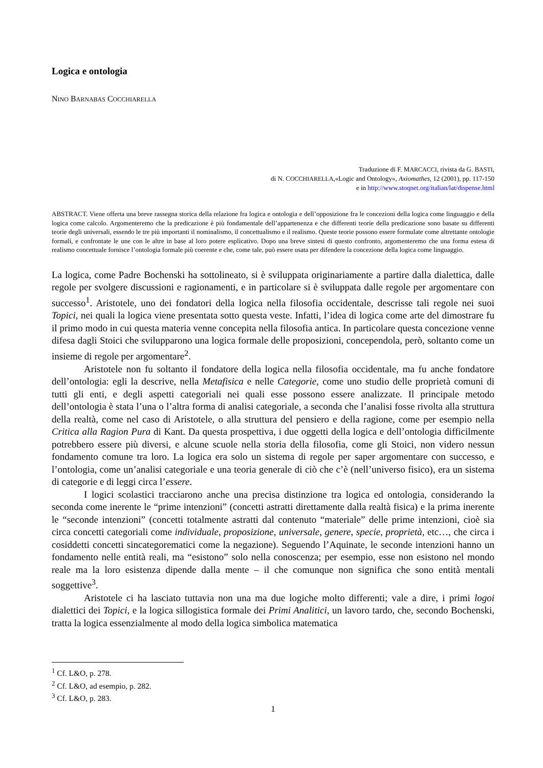Logica e ontologia
NINO BARNABAS COCCHIARELLA
Traduzione di F. MARCACCI, rivista da G. BASTI,
di N. COCCHIARELLA,«Logic and Ontology», Axiomathes, 12 (2001), pp. 117-150
e in http://www.stoqnet.org/italian/lat/dispense.html
ABSTRACT. Viene offerta una breve rassegna storica della relazione fra logica e ontologia e dell’opposizione fra le concezioni della logica come linguaggio e della logica come calcolo. Argomenteremo che la predicazione è più fondamentale dell’appartenenza e che differenti teorie della predicazione sono basate su differenti teorie degli universali, essendo le tre più importanti il nominalismo, il concettualismo e il realismo. Queste teorie possono essere formulate come altrettante ontologie formali, e confrontate le une con le altre in base al loro potere esplicativo. Dopo una breve sintesi di questo confronto, argomenteremo che una forma estesa di realismo concettuale fornisce l’ontologia formale più coerente e che, come tale, può essere usata per difendere la concezione della logica come linguaggio.
La logica, come Padre Bochenski ha sottolineato, si è sviluppata originariamente a partire dalla dialettica, dalle regole per svolgere discussioni e ragionamenti, e in particolare si è sviluppata dalle regole per argomentare con successo<sup>1</sup>. Aristotele, uno dei fondatori della logica nella filosofia occidentale, descrisse tali regole nei suoi Topici, nei quali la logica viene presentata sotto questa veste. Infatti, l’idea di logica come arte del dimostrare fu il primo modo in cui questa materia venne concepita nella filosofia antica. In particolare questa concezione venne difesa dagli Stoici che svilupparono una logica formale delle proposizioni, concependola, però, soltanto come un insieme di regole per argomentare<sup>2</sup>.
Aristotele non fu soltanto il fondatore della logica nella filosofia occidentale, ma fu anche fondatore dell’ontologia: egli la descrive, nella Metafisica e nelle Categorie, come uno studio delle proprietà comuni di tutti gli enti, e degli aspetti categoriali nei quali esse possono essere analizzate. Il principale metodo dell’ontologia è stata l’una o l’altra forma di analisi categoriale, a seconda che l’analisi fosse rivolta alla struttura della realtà, come nel caso di Aristotele, o alla struttura del pensiero e della ragione, come per esempio nella Critica alla Ragion Pura di Kant. Da questa prospettiva, i due oggetti della logica e dell’ontologia difficilmente potrebbero essere più diversi, e alcune scuole nella storia della filosofia, come gli Stoici, non videro nessun fondamento comune tra loro. La logica era solo un sistema di regole per saper argomentare con successo, e l’ontologia, come un’analisi categoriale e una teoria generale di ciò che c’è (nell’universo fisico), era un sistema di categorie e di leggi circa l’essere.
I logici scolastici tracciarono anche una precisa distinzione tra logica ed ontologia, considerando la seconda come inerente le “prime intenzioni” (concetti astratti direttamente dalla realtà fisica) e la prima inerente le “seconde intenzioni” (concetti totalmente astratti dal contenuto “materiale” delle prime intenzioni, cioè sia circa concetti categoriali come individuale, proposizione, universale, genere, specie, proprietà, etc…, che circa i cosiddetti concetti sincategorematici come la negazione). Seguendo l’Aquinate, le seconde intenzioni hanno un fondamento nelle entità reali, ma “esistono” solo nella conoscenza; per esempio, esse non esistono nel mondo reale ma la loro esistenza dipende dalla mente – il che comunque non significa che sono entità mentali soggettive<sup>3</sup>.
Aristotele ci ha lasciato tuttavia non una ma due logiche molto differenti; vale a dire, i primi logoi dialettici dei Topici, e la logica sillogistica formale dei Primi Analitici, un lavoro tardo, che, secondo Bochenski, tratta la logica essenzialmente al modo della logica simbolica matematica
<sup>1</sup> Cf. L&O, p. 278.
<sup>2</sup> Cf. L&O, ad esempio, p. 282.
<sup>3</sup> Cf. L&O, p. 283.
1